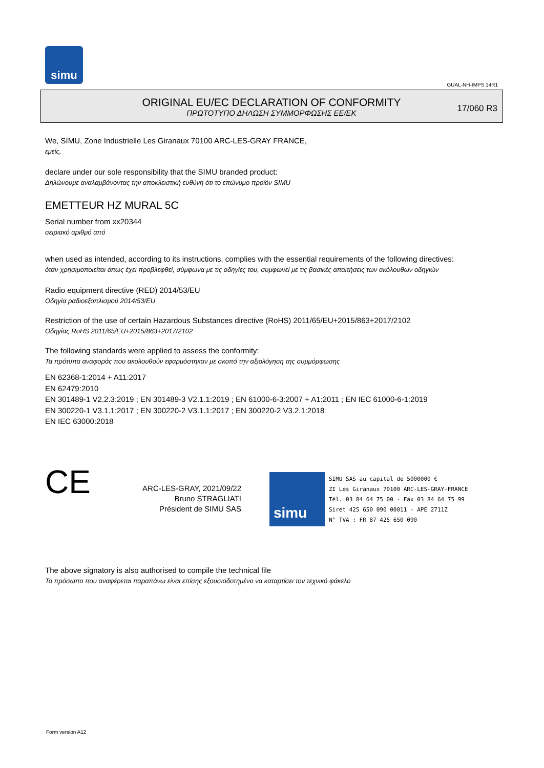simu
GUAL-NH-IMPS 14R1
ORIGINAL EU/EC DECLARATION OF CONFORMITY
ΠΡΩΤΟΤΥΠΟ ΔΗΛΩΣΗ ΣΥΜΜΟΡΦΩΣΗΣ ΕΕ/ΕΚ
17/060 R3
We, SIMU, Zone Industrielle Les Giranaux 70100 ARC-LES-GRAY FRANCE,
εμείς,
declare under our sole responsibility that the SIMU branded product:
Δηλώνουμε αναλαμβάνοντας την αποκλειστική ευθύνη ότι το επώνυμο προϊόν SIMU
EMETTEUR HZ MURAL 5C
Serial number from xx20344
σειριακό αριθμό από
when used as intended, according to its instructions, complies with the essential requirements of the following directives:
όταν χρησιμοποιείται όπως έχει προβλεφθεί, σύμφωνα με τις οδηγίες του, συμφωνεί με τις βασικές απαιτήσεις των ακόλουθων οδηγιών
Radio equipment directive (RED) 2014/53/EU
Οδηγία ραδιοεξοπλισμού 2014/53/EU
Restriction of the use of certain Hazardous Substances directive (RoHS) 2011/65/EU+2015/863+2017/2102
Οδηγίας RoHS 2011/65/EU+2015/863+2017/2102
The following standards were applied to assess the conformity:
Τα πρότυπα αναφοράς που ακολουθούν εφαρμόστηκαν με σκοπό την αξιολόγηση της συμμόρφωσης
EN 62368-1:2014 + A11:2017
EN 62479:2010
EN 301489-1 V2.2.3:2019 ; EN 301489-3 V2.1.1:2019 ; EN 61000-6-3:2007 + A1:2011 ; EN IEC 61000-6-1:2019
EN 300220-1 V3.1.1:2017 ; EN 300220-2 V3.1.1:2017 ; EN 300220-2 V3.2.1:2018
EN IEC 63000:2018
CE
ARC-LES-GRAY, 2021/09/22
Bruno STRAGLIATI
Président de SIMU SAS
simu
SIMU SAS au capital de 5000000 €
ZI Les Giranaux 70100 ARC-LES-GRAY-FRANCE
Tél. 03 84 64 75 00 - Fax 03 84 64 75 99
Siret 425 650 090 00011 - APE 2711Z
N° TVA : FR 87 425 650 090
The above signatory is also authorised to compile the technical file
Το πρόσωπο που αναφέρεται παραπάνω είναι επίσης εξουσιοδοτημένο να καταρτίσει τον τεχνικό φάκελο
Form version A12